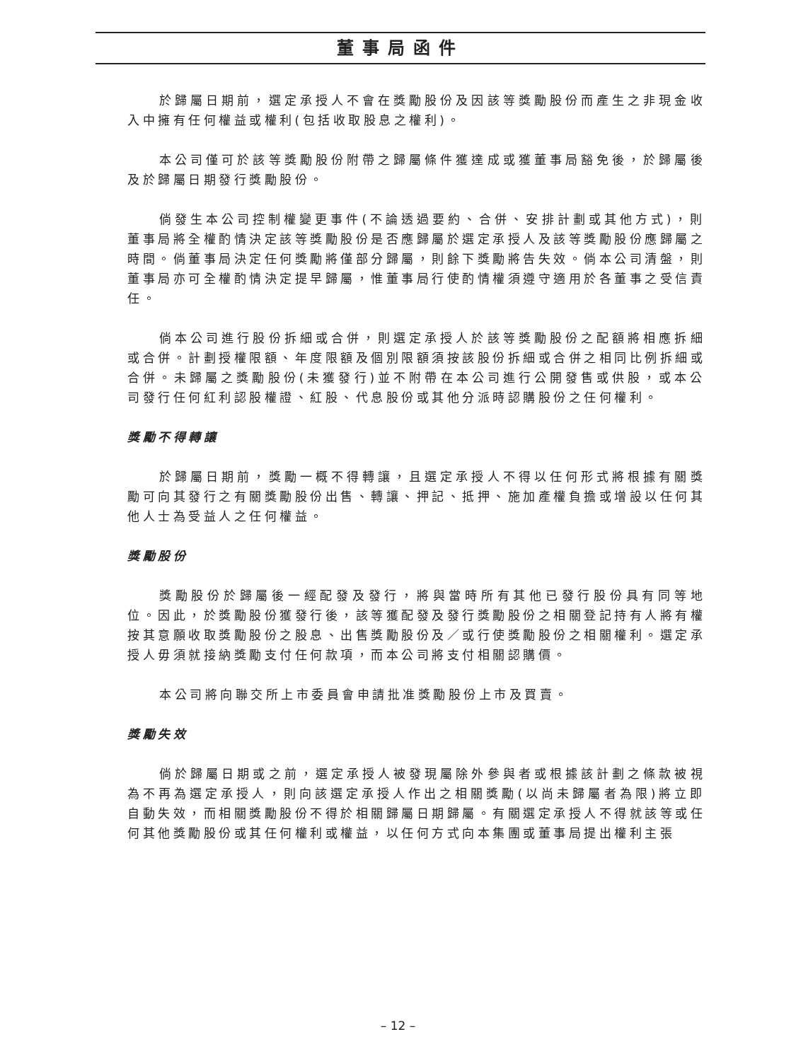董事局函件
於歸屬日期前，選定承授人不會在獎勵股份及因該等獎勵股份而產生之非現金收入中擁有任何權益或權利(包括收取股息之權利)。
本公司僅可於該等獎勵股份附帶之歸屬條件獲達成或獲董事局豁免後，於歸屬後及於歸屬日期發行獎勵股份。
倘發生本公司控制權變更事件(不論透過要約、合併、安排計劃或其他方式)，則董事局將全權酌情決定該等獎勵股份是否應歸屬於選定承授人及該等獎勵股份應歸屬之時間。倘董事局決定任何獎勵將僅部分歸屬，則餘下獎勵將告失效。倘本公司清盤，則董事局亦可全權酌情決定提早歸屬，惟董事局行使酌情權須遵守適用於各董事之受信責任。
倘本公司進行股份拆細或合併，則選定承授人於該等獎勵股份之配額將相應拆細或合併。計劃授權限額、年度限額及個別限額須按該股份拆細或合併之相同比例拆細或合併。未歸屬之獎勵股份(未獲發行)並不附帶在本公司進行公開發售或供股，或本公司發行任何紅利認股權證、紅股、代息股份或其他分派時認購股份之任何權利。
獎勵不得轉讓
於歸屬日期前，獎勵一概不得轉讓，且選定承授人不得以任何形式將根據有關獎勵可向其發行之有關獎勵股份出售、轉讓、押記、抵押、施加產權負擔或增設以任何其他人士為受益人之任何權益。
獎勵股份
獎勵股份於歸屬後一經配發及發行，將與當時所有其他已發行股份具有同等地位。因此，於獎勵股份獲發行後，該等獲配發及發行獎勵股份之相關登記持有人將有權按其意願收取獎勵股份之股息、出售獎勵股份及／或行使獎勵股份之相關權利。選定承授人毋須就接納獎勵支付任何款項，而本公司將支付相關認購價。
本公司將向聯交所上市委員會申請批准獎勵股份上市及買賣。
獎勵失效
倘於歸屬日期或之前，選定承授人被發現屬除外參與者或根據該計劃之條款被視為不再為選定承授人，則向該選定承授人作出之相關獎勵(以尚未歸屬者為限)將立即自動失效，而相關獎勵股份不得於相關歸屬日期歸屬。有關選定承授人不得就該等或任何其他獎勵股份或其任何權利或權益，以任何方式向本集團或董事局提出權利主張
– 12 –